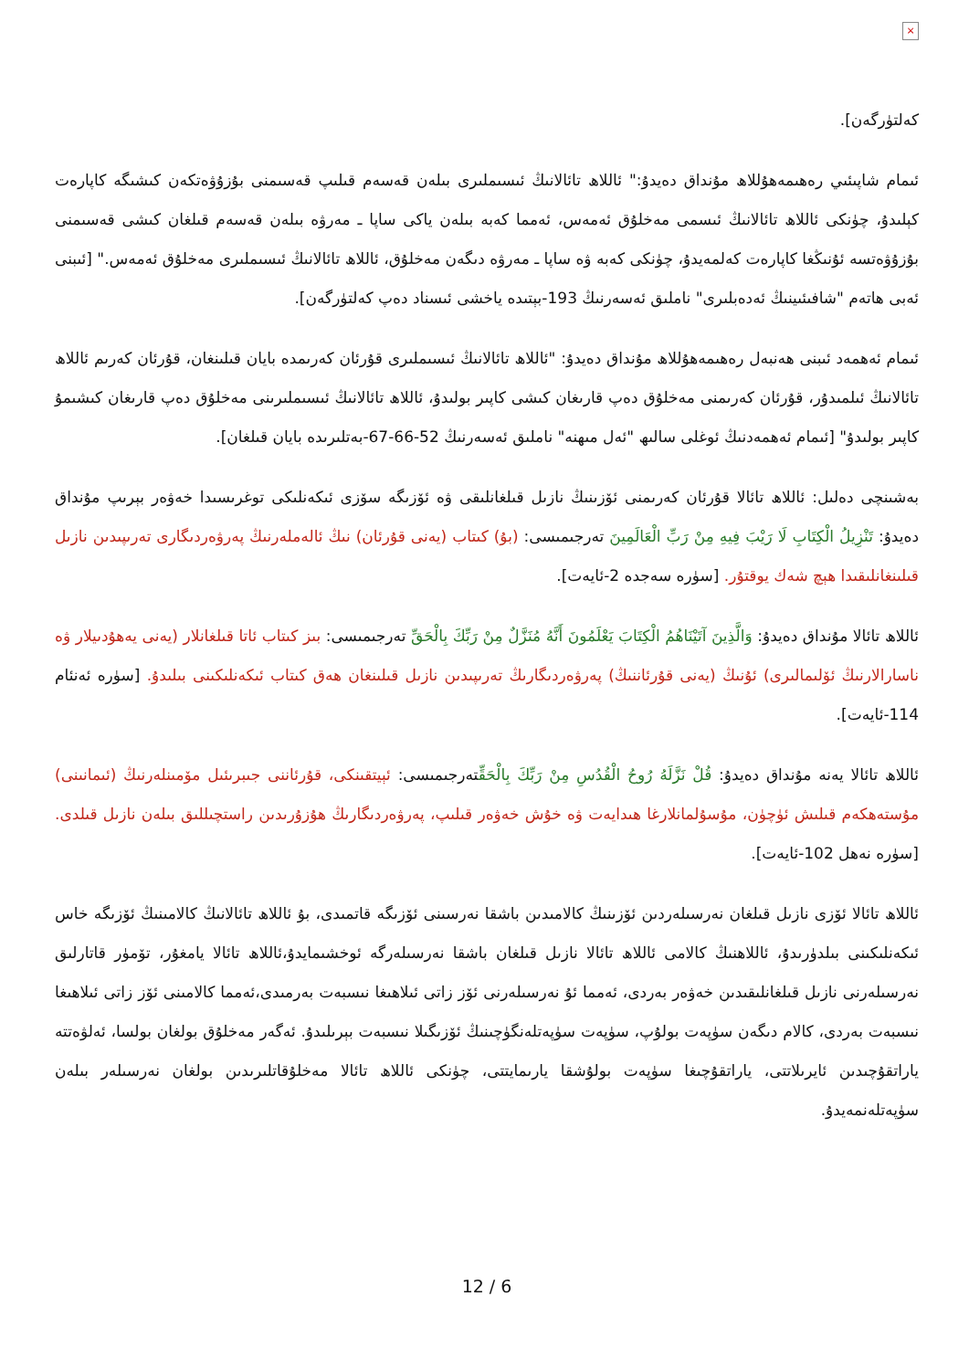×
كەلتۈرگەن].
ئىمام شاپىئىي رەھىمەھۇللاھ مۇنداق دەيدۇ:" ئاللاھ تائالانىڭ ئىسىملىرى بىلەن قەسەم قىلىپ قەسىمنى بۇزۇۋەتكەن كىشىگە كاپارەت كېلىدۇ، چۈنكى ئاللاھ تائالانىڭ ئىسمى مەخلۇق ئەمەس، ئەمما كەبە بىلەن ياكى ساپا ـ مەرۋە بىلەن قەسەم قىلغان كىشى قەسىمنى بۇزۇۋەتسە ئۇنىڭغا كاپارەت كەلمەيدۇ، چۈنكى كەبە ۋە ساپا ـ مەرۋە دىگەن مەخلۇق، ئاللاھ تائالانىڭ ئىسىملىرى مەخلۇق ئەمەس." [ئىبنى ئەبى ھاتەم "شافىئىينىڭ ئەدەبلىرى" ناملىق ئەسەرنىڭ 193-بېتىدە ياخشى ئىسناد دەپ كەلتۈرگەن].
ئىمام ئەھمەد ئىبنى ھەنبەل رەھىمەھۇللاھ مۇنداق دەيدۇ: "ئاللاھ تائالانىڭ ئىسىملىرى قۇرئان كەرىمدە بايان قىلىنغان، قۇرئان كەرىم ئاللاھ تائالانىڭ ئىلمىدۇر، قۇرئان كەرىمنى مەخلۇق دەپ قارىغان كىشى كاپىر بولىدۇ، ئاللاھ تائالانىڭ ئىسىملىرىنى مەخلۇق دەپ قارىغان كىشىمۇ كاپىر بولىدۇ" [ئىمام ئەھمەدنىڭ ئوغلى سالىھ "ئەل مىھنە" ناملىق ئەسەرنىڭ 52-66-67-بەتلىرىدە بايان قىلغان].
بەشىنچى دەلىل: ئاللاھ تائالا قۇرئان كەرىمنى ئۆزىنىڭ نازىل قىلغانلىقى ۋە ئۆزىگە سۆزى ئىكەنلىكى توغرىسىدا خەۋەر بېرىپ مۇنداق دەيدۇ: تَنْزِيلُ الْكِتَابِ لَا رَيْبَ فِيهِ مِنْ رَبِّ الْعَالَمِينَ تەرجىمىسى: (بۇ) كىتاب (يەنى قۇرئان) نىڭ ئالەملەرنىڭ پەرۋەردىگارى تەرىپىدىن نازىل قىلىنغانلىقىدا ھېچ شەك يوقتۇر. [سۈرە سەجدە 2-ئايەت].
ئاللاھ تائالا مۇنداق دەيدۇ: وَالَّذِينَ آتَيْنَاهُمُ الْكِتَابَ يَعْلَمُونَ أَنَّهُ مُنَزَّلٌ مِنْ رَبِّكَ بِالْحَقِّ تەرجىمىسى: بىز كىتاب ئاتا قىلغانلار (يەنى يەھۇدىيلار ۋە ناسارالارنىڭ ئۆلىمالىرى) ئۇنىڭ (يەنى قۇرئاننىڭ) پەرۋەردىگارىڭ تەرىپىدىن نازىل قىلىنغان ھەق كىتاب ئىكەنلىكىنى بىلىدۇ. [سۈرە ئەنئام 114-ئايەت].
ئاللاھ تائالا يەنە مۇنداق دەيدۇ: قُلْ نَزَّلَهُ رُوحُ الْقُدُسِ مِنْ رَبِّكَ بِالْحَقِّتەرجىمىسى: ئېيتقىنكى، قۇرئاننى جىبرىئىل مۆمىنلەرنىڭ (ئىمانىنى) مۇستەھكەم قىلىش ئۈچۈن، مۇسۇلمانلارغا ھىدايەت ۋە خۇش خەۋەر قىلىپ، پەرۋەردىگارىڭ ھۇزۇرىدىن راستچىللىق بىلەن نازىل قىلدى. [سۈرە نەھل 102-ئايەت].
ئاللاھ تائالا ئۆزى نازىل قىلغان نەرسىلەردىن ئۆزىنىڭ كالامىدىن باشقا نەرسىنى ئۆزىگە قاتمىدى، بۇ ئاللاھ تائالانىڭ كالامىنىڭ ئۆزىگە خاس ئىكەنلىكىنى بىلدۈرىدۇ، ئاللاھنىڭ كالامى ئاللاھ تائالا نازىل قىلغان باشقا نەرسىلەرگە ئوخشىمايدۇ،ئاللاھ تائالا يامغۇر، تۆمۈر قاتارلىق نەرسىلەرنى نازىل قىلغانلىقىدىن خەۋەر بەردى، ئەمما ئۇ نەرسىلەرنى ئۆز زاتى ئىلاھىغا نىسبەت بەرمىدى،ئەمما كالامىنى ئۆز زاتى ئىلاھىغا نىسبەت بەردى، كالام دىگەن سۈپەت بولۇپ، سۈپەت سۈپەتلەنگۈچىنىڭ ئۆزىگىلا نىسبەت بېرىلىدۇ. ئەگەر مەخلۇق بولغان بولسا، ئەلۋەتتە ياراتقۇچىدىن ئايرىلاتتى، ياراتقۇچىغا سۈپەت بولۇشقا يارىمايتتى، چۈنكى ئاللاھ تائالا مەخلۇقاتلىرىدىن بولغان نەرسىلەر بىلەن سۈپەتلەنمەيدۇ.
12 / 6